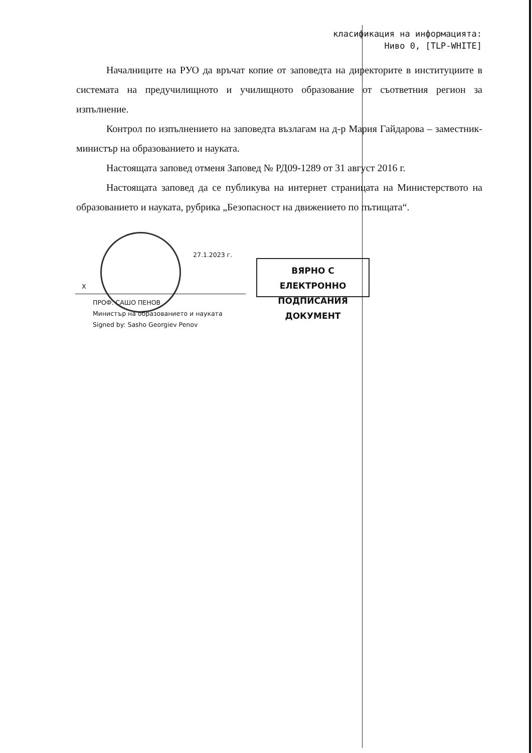класификация на информацията:
Ниво 0, [TLP-WHITE]
Началниците на РУО да връчат копие от заповедта на директорите в институциите в системата на предучилищното и училищното образование от съответния регион за изпълнение.
Контрол по изпълнението на заповедта възлагам на д-р Мария Гайдарова – заместник-министър на образованието и науката.
Настоящата заповед отменя Заповед № РД09-1289 от 31 август 2016 г.
Настоящата заповед да се публикува на интернет страницата на Министерството на образованието и науката, рубрика „Безопасност на движението по пътищата“.
27.1.2023 г.
X
ПРОФ. САШО ПЕНОВ
Министър на образованието и науката
Signed by: Sasho Georgiev Penov
ВЯРНО С ЕЛЕКТРОННО
ПОДПИСАНИЯ ДОКУМЕНТ